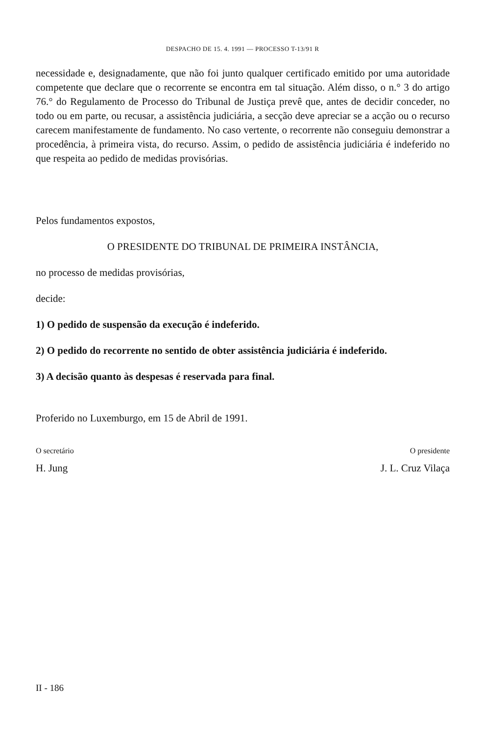DESPACHO DE 15. 4. 1991 — PROCESSO T-13/91 R
necessidade e, designadamente, que não foi junto qualquer certificado emitido por uma autoridade competente que declare que o recorrente se encontra em tal situação. Além disso, o n.° 3 do artigo 76.° do Regulamento de Processo do Tribunal de Justiça prevê que, antes de decidir conceder, no todo ou em parte, ou recusar, a assistência judiciária, a secção deve apreciar se a acção ou o recurso carecem manifestamente de fundamento. No caso vertente, o recorrente não conseguiu demonstrar a procedência, à primeira vista, do recurso. Assim, o pedido de assistência judiciária é indeferido no que respeita ao pedido de medidas provisórias.
Pelos fundamentos expostos,
O PRESIDENTE DO TRIBUNAL DE PRIMEIRA INSTÂNCIA,
no processo de medidas provisórias,
decide:
1) O pedido de suspensão da execução é indeferido.
2) O pedido do recorrente no sentido de obter assistência judiciária é indeferido.
3) A decisão quanto às despesas é reservada para final.
Proferido no Luxemburgo, em 15 de Abril de 1991.
O secretário O presidente
H. Jung J. L. Cruz Vilaça
II - 186